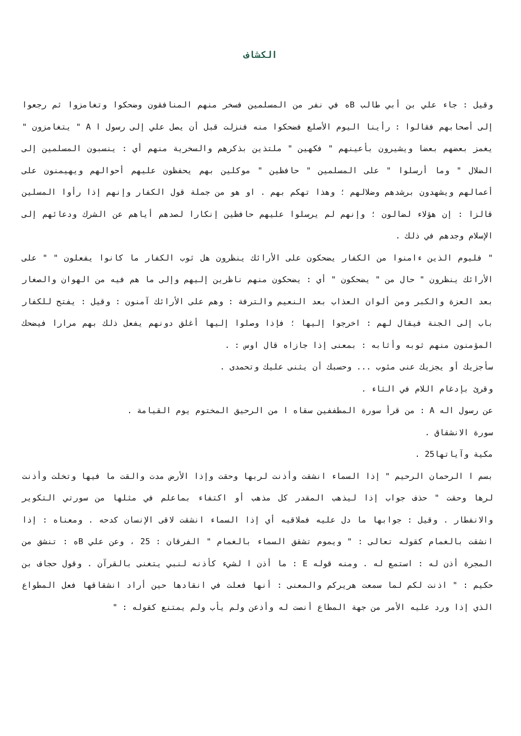الكشاف
وقيل : جاء علي بن أبي طالب Bه في نفر من المسلمين فسخر منهم المنافقون وضحكوا وتغامزوا ثم رجعوا إلى أصحابهم فقالوا : رأينا اليوم الأصلع فضحكوا منه فنزلت قبل أن يصل علي إلى رسول ا A " يتغامزون " يغمز بعضهم بعضا ويشيرون بأعينهم " فكهين " ملتذين بذكرهم والسخرية منهم أي : ينسبون المسلمين إلى الضلال " وما أرسلوا " على المسلمين " حافظين " موكلين بهم يحفظون عليهم أحوالهم ويهيمنون على أعمالهم ويشهدون برشدهم وضلالهم ؛ وهذا تهكم بهم . او هو من جملة قول الكفار وإنهم إذا رأوا المسلين قالزا : إن هؤلاء لضالون ؛ وإنهم لم يرسلوا عليهم حافظين إنكارا لصدهم أياهم عن الشرك ودعائهم إلى الإسلام وجدهم في ذلك .
" فليوم الذين ءامنوا من الكفار يضحكون على الأرائك ينظرون هل ثوب الكفار ما كانوا يفعلون " " على الأرائك ينظرون " حال من " يضحكون " أي : يضحكون منهم ناظرين إليهم وإلى ما هم فيه من الهوان والصغار بعد العزة والكبر ومن ألوان العذاب بعد النعيم والترفة : وهم على الأرائك آمنون : وقيل : يفتح للكفار باب إلى الجنة فيقال لهم : اخرجوا إليها ؛ فإذا وصلوا إليها أغلق دونهم يفعل ذلك بهم مرارا فيضحك المؤمنون منهم ثوبه وأثابه : بمعنى إذا جازاه قال اوس : .
سأجزيك أو يجزيك عنى مئوب ... وحسبك أن يثنى عليك وتحمدى .
وقرئ بإدغام اللام في الثاء .
عن رسول اله A : من قرأ سورة المطففين سقاه ا من الرحيق المختوم يوم القيامة .
سورة الانشقاق .
مكية وآياتها25 .
بسم ا الرحمان الرحيم " إذا السماء انشقت وأذنت لربها وحقت وإذا الأرض مدت والقت ما فيها وتخلت وأذنت لرها وحقت " حذف جواب إذا ليذهب المقدر كل مذهب أو اكتفاء بماعلم في مثلها من سورتي التكوير والانفطار . وقيل : جوابها ما دل عليه فملاقيه أي إذا السماء انشقت لاقى الإنسان كدحه . ومعناه : إذا انشقت بالغمام كقوله تعالى : " ويموم تشقق السماء بالغمام " الفرقان : 25 ، وعن علي Bه : تنشق من المجرة أذن له : استمع له . ومنه قوله E : ما أذن ا لشيء كأذنه لنبي يتغنى بالقرآن . وقول حجاف بن حكيم : " اذنت لكم لما سمعت هريركم والمعنى : أنها فعلت في انقادها حين أراد انشقاقها فعل المطواع الذي إذا ورد عليه الأمر من جهة المطاع أنصت له وأذعن ولم يأب ولم يمتنع كقوله : "